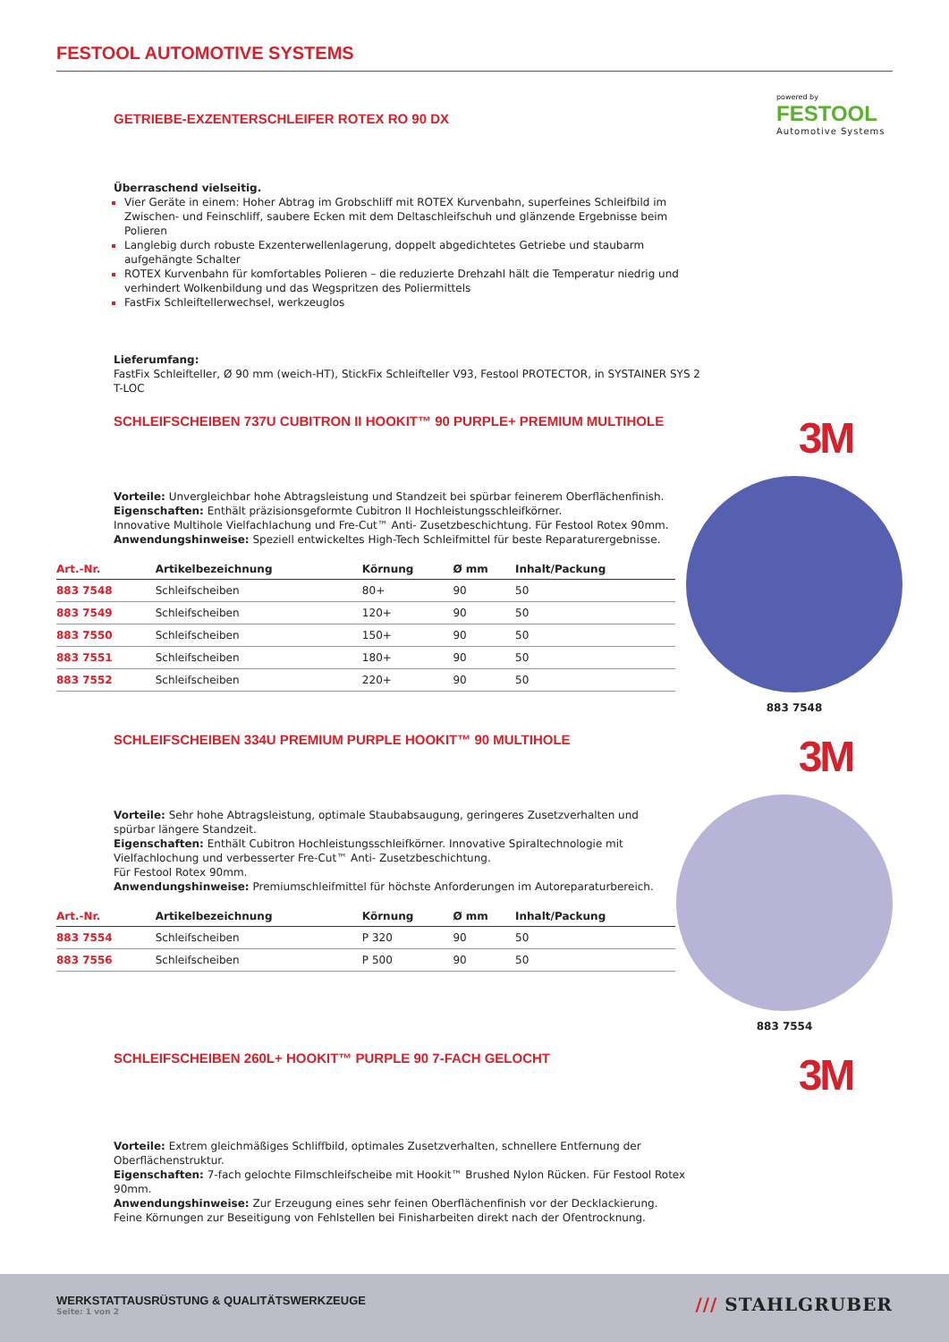FESTOOL AUTOMOTIVE SYSTEMS
GETRIEBE-EXZENTERSCHLEIFER ROTEX RO 90 DX
powered by
FESTOOL
Automotive Systems
Überraschend vielseitig.
Vier Geräte in einem: Hoher Abtrag im Grobschliff mit ROTEX Kurvenbahn, superfeines Schleifbild im Zwischen- und Feinschliff, saubere Ecken mit dem Deltaschleifschuh und glänzende Ergebnisse beim Polieren
Langlebig durch robuste Exzenterwellenlagerung, doppelt abgedichtetes Getriebe und staubarm aufgehängte Schalter
ROTEX Kurvenbahn für komfortables Polieren – die reduzierte Drehzahl hält die Temperatur niedrig und verhindert Wolkenbildung und das Wegspritzen des Poliermittels
FastFix Schleiftellerwechsel, werkzeuglos
Lieferumfang:
FastFix Schleifteller, Ø 90 mm (weich-HT), StickFix Schleifteller V93, Festool PROTECTOR, in SYSTAINER SYS 2 T-LOC
SCHLEIFSCHEIBEN 737U CUBITRON II HOOKIT™ 90 PURPLE+ PREMIUM MULTIHOLE
3M
Vorteile: Unvergleichbar hohe Abtragsleistung und Standzeit bei spürbar feinerem Oberflächenfinish.
Eigenschaften: Enthält präzisionsgeformte Cubitron II Hochleistungsschleifkörner.
Innovative Multihole Vielfachlachung und Fre-Cut™ Anti- Zusetzbeschichtung. Für Festool Rotex 90mm.
Anwendungshinweise: Speziell entwickeltes High-Tech Schleifmittel für beste Reparaturergebnisse.
| Art.-Nr. | Artikelbezeichnung | Körnung | Ø mm | Inhalt/Packung |
| --- | --- | --- | --- | --- |
| 883 7548 | Schleifscheiben | 80+ | 90 | 50 |
| 883 7549 | Schleifscheiben | 120+ | 90 | 50 |
| 883 7550 | Schleifscheiben | 150+ | 90 | 50 |
| 883 7551 | Schleifscheiben | 180+ | 90 | 50 |
| 883 7552 | Schleifscheiben | 220+ | 90 | 50 |
883 7548
SCHLEIFSCHEIBEN 334U PREMIUM PURPLE HOOKIT™ 90 MULTIHOLE
3M
Vorteile: Sehr hohe Abtragsleistung, optimale Staubabsaugung, geringeres Zusetzverhalten und spürbar längere Standzeit.
Eigenschaften: Enthält Cubitron Hochleistungsschleifkörner. Innovative Spiraltechnologie mit Vielfachlochung und verbesserter Fre-Cut™ Anti- Zusetzbeschichtung.
Für Festool Rotex 90mm.
Anwendungshinweise: Premiumschleifmittel für höchste Anforderungen im Autoreparaturbereich.
| Art.-Nr. | Artikelbezeichnung | Körnung | Ø mm | Inhalt/Packung |
| --- | --- | --- | --- | --- |
| 883 7554 | Schleifscheiben | P 320 | 90 | 50 |
| 883 7556 | Schleifscheiben | P 500 | 90 | 50 |
883 7554
SCHLEIFSCHEIBEN 260L+ HOOKIT™ PURPLE 90 7-FACH GELOCHT
3M
Vorteile: Extrem gleichmäßiges Schliffbild, optimales Zusetzverhalten, schnellere Entfernung der Oberflächenstruktur.
Eigenschaften: 7-fach gelochte Filmschleifscheibe mit Hookit™ Brushed Nylon Rücken. Für Festool Rotex 90mm.
Anwendungshinweise: Zur Erzeugung eines sehr feinen Oberflächenfinish vor der Decklackierung.
Feine Körnungen zur Beseitigung von Fehlstellen bei Finisharbeiten direkt nach der Ofentrocknung.
WERKSTATTAUSRÜSTUNG & QUALITÄTSWERKZEUGE
Seite: 1 von 2
/// STAHLGRUBER